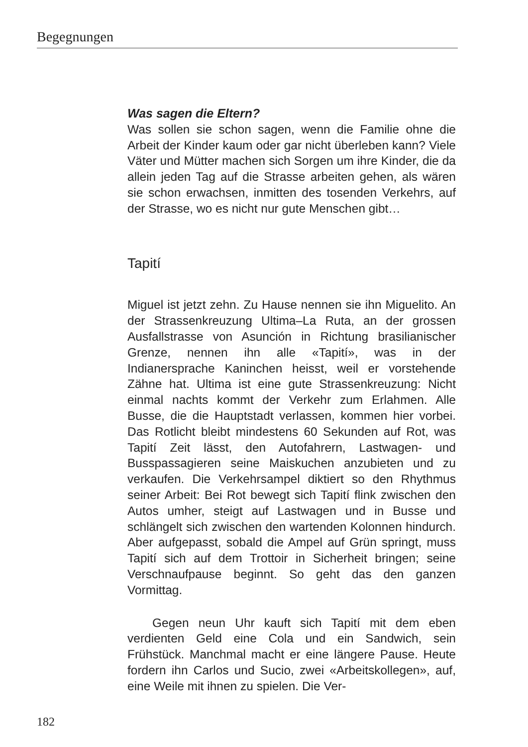Begegnungen
Was sagen die Eltern?
Was sollen sie schon sagen, wenn die Familie ohne die Arbeit der Kinder kaum oder gar nicht überleben kann? Viele Väter und Mütter machen sich Sorgen um ihre Kinder, die da allein jeden Tag auf die Strasse arbeiten gehen, als wären sie schon erwachsen, inmitten des tosenden Verkehrs, auf der Strasse, wo es nicht nur gute Menschen gibt…
Tapití
Miguel ist jetzt zehn. Zu Hause nennen sie ihn Miguelito. An der Strassenkreuzung Ultima–La Ruta, an der grossen Ausfallstrasse von Asunción in Richtung brasilianischer Grenze, nennen ihn alle «Tapití», was in der Indianersprache Kaninchen heisst, weil er vorstehende Zähne hat. Ultima ist eine gute Strassenkreuzung: Nicht einmal nachts kommt der Verkehr zum Erlahmen. Alle Busse, die die Hauptstadt verlassen, kommen hier vorbei. Das Rotlicht bleibt mindestens 60 Sekunden auf Rot, was Tapití Zeit lässt, den Autofahrern, Lastwagen- und Busspassagieren seine Maiskuchen anzubieten und zu verkaufen. Die Verkehrsampel diktiert so den Rhythmus seiner Arbeit: Bei Rot bewegt sich Tapití flink zwischen den Autos umher, steigt auf Lastwagen und in Busse und schlängelt sich zwischen den wartenden Kolonnen hindurch. Aber aufgepasst, sobald die Ampel auf Grün springt, muss Tapití sich auf dem Trottoir in Sicherheit bringen; seine Verschnaufpause beginnt. So geht das den ganzen Vormittag.
Gegen neun Uhr kauft sich Tapití mit dem eben verdienten Geld eine Cola und ein Sandwich, sein Frühstück. Manchmal macht er eine längere Pause. Heute fordern ihn Carlos und Sucio, zwei «Arbeitskollegen», auf, eine Weile mit ihnen zu spielen. Die Ver-
182